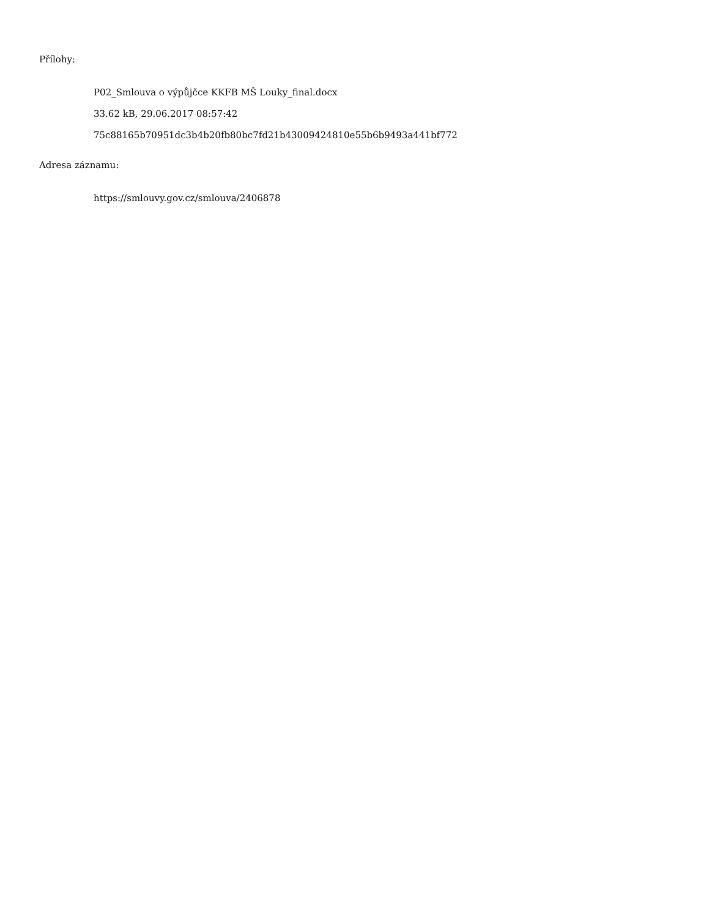Přílohy:
P02_Smlouva o výpůjčce KKFB MŠ Louky_final.docx
33.62 kB, 29.06.2017 08:57:42
75c88165b70951dc3b4b20fb80bc7fd21b43009424810e55b6b9493a441bf772
Adresa záznamu:
https://smlouvy.gov.cz/smlouva/2406878